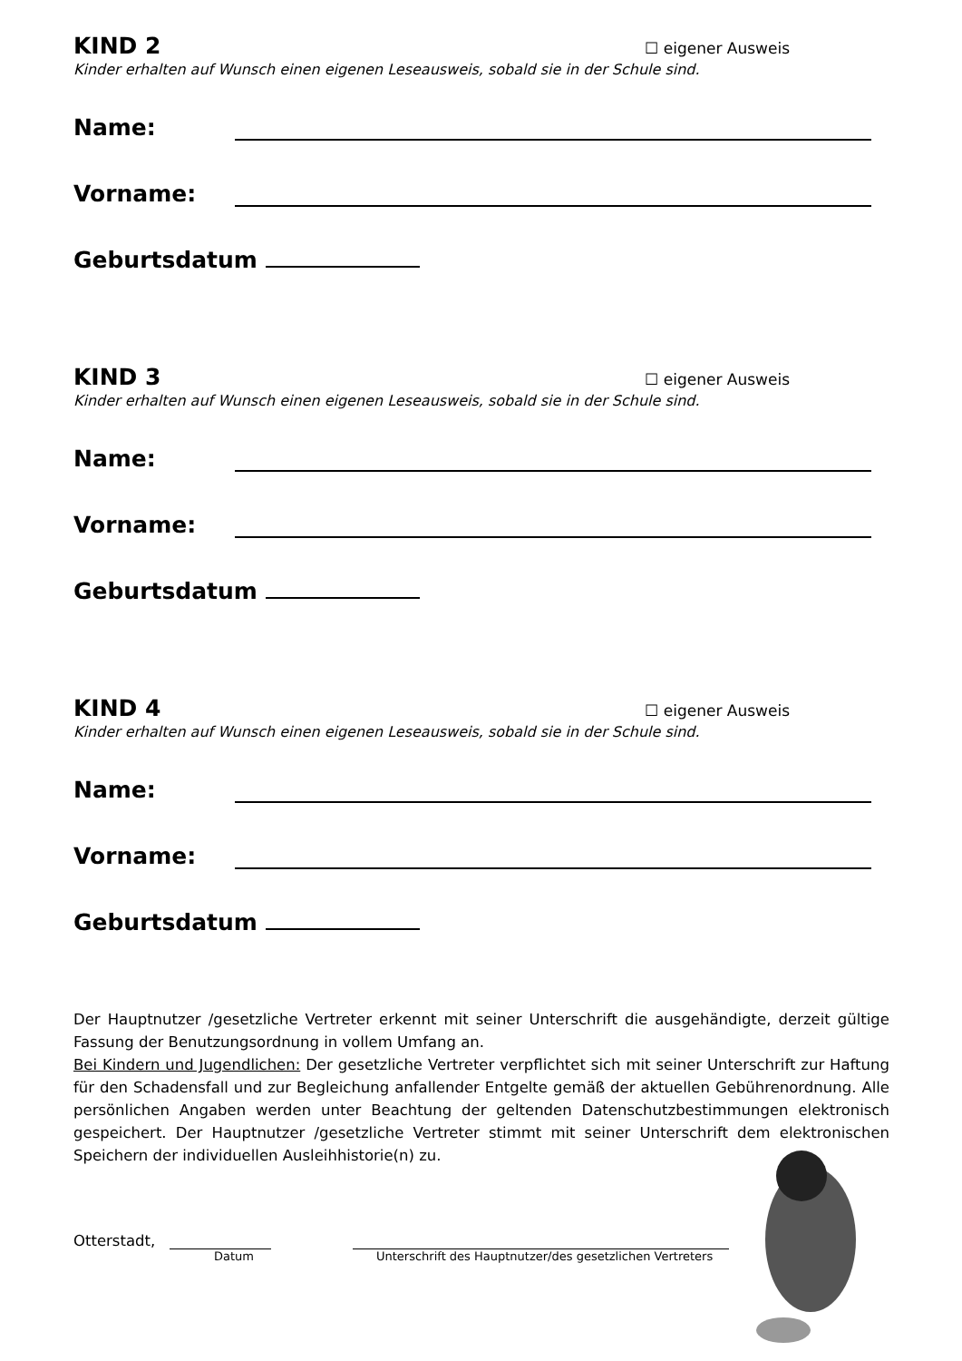KIND 2
☐ eigener Ausweis
Kinder erhalten auf Wunsch einen eigenen Leseausweis, sobald sie in der Schule sind.
Name:
Vorname:
Geburtsdatum
KIND 3
☐ eigener Ausweis
Kinder erhalten auf Wunsch einen eigenen Leseausweis, sobald sie in der Schule sind.
Name:
Vorname:
Geburtsdatum
KIND 4
☐ eigener Ausweis
Kinder erhalten auf Wunsch einen eigenen Leseausweis, sobald sie in der Schule sind.
Name:
Vorname:
Geburtsdatum
Der Hauptnutzer /gesetzliche Vertreter erkennt mit seiner Unterschrift die ausgehändigte, derzeit gültige Fassung der Benutzungsordnung in vollem Umfang an.
Bei Kindern und Jugendlichen: Der gesetzliche Vertreter verpflichtet sich mit seiner Unterschrift zur Haftung für den Schadensfall und zur Begleichung anfallender Entgelte gemäß der aktuellen Gebührenordnung. Alle persönlichen Angaben werden unter Beachtung der geltenden Datenschutzbestimmungen elektronisch gespeichert. Der Hauptnutzer /gesetzliche Vertreter stimmt mit seiner Unterschrift dem elektronischen Speichern der individuellen Ausleihhistorie(n) zu.
Otterstadt,
Datum Unterschrift des Hauptnutzer/des gesetzlichen Vertreters